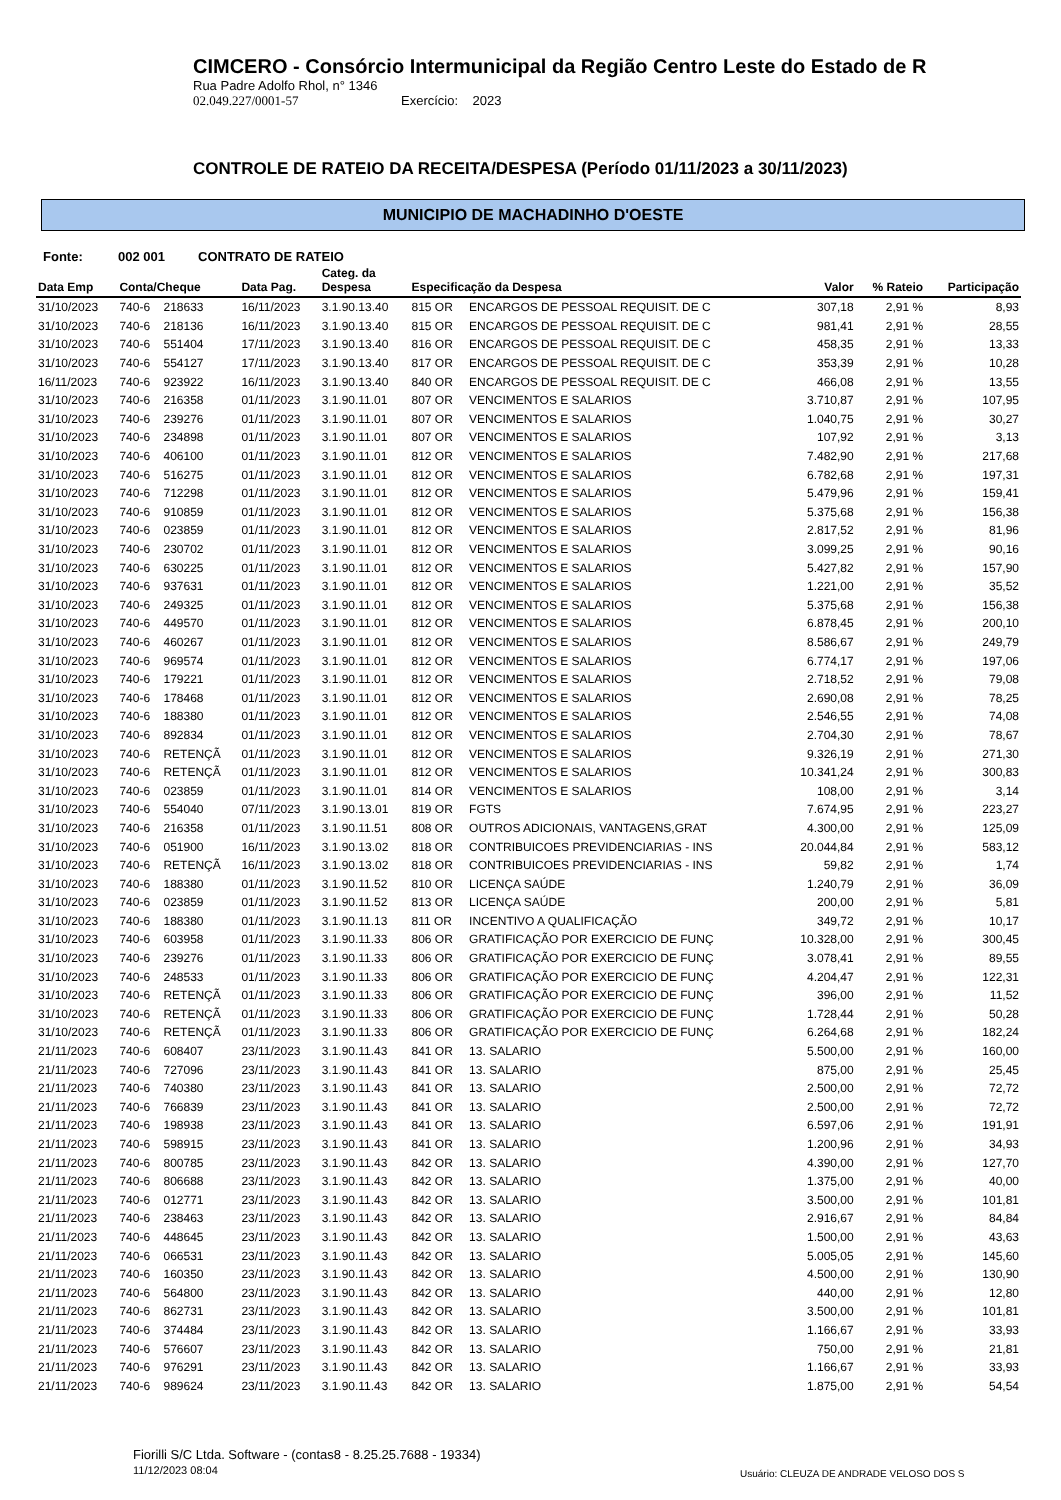CIMCERO - Consórcio Intermunicipal da Região Centro Leste do Estado de R
Rua Padre Adolfo Rhol, n° 1346
02.049.227/0001-57 Exercício: 2023
CONTROLE DE RATEIO DA RECEITA/DESPESA (Período 01/11/2023 a 30/11/2023)
MUNICIPIO DE MACHADINHO D'OESTE
Fonte: 002 001 CONTRATO DE RATEIO
| Data Emp | Conta/Cheque | | Data Pag. | Categ. da Despesa | Especificação da Despesa | | Valor | % Rateio | Participação |
| --- | --- | --- | --- | --- | --- | --- | --- | --- | --- |
| 31/10/2023 | 740-6 | 218633 | 16/11/2023 | 3.1.90.13.40 | 815 OR | ENCARGOS DE PESSOAL REQUISIT. DE C | 307,18 | 2,91 % | 8,93 |
| 31/10/2023 | 740-6 | 218136 | 16/11/2023 | 3.1.90.13.40 | 815 OR | ENCARGOS DE PESSOAL REQUISIT. DE C | 981,41 | 2,91 % | 28,55 |
| 31/10/2023 | 740-6 | 551404 | 17/11/2023 | 3.1.90.13.40 | 816 OR | ENCARGOS DE PESSOAL REQUISIT. DE C | 458,35 | 2,91 % | 13,33 |
| 31/10/2023 | 740-6 | 554127 | 17/11/2023 | 3.1.90.13.40 | 817 OR | ENCARGOS DE PESSOAL REQUISIT. DE C | 353,39 | 2,91 % | 10,28 |
| 16/11/2023 | 740-6 | 923922 | 16/11/2023 | 3.1.90.13.40 | 840 OR | ENCARGOS DE PESSOAL REQUISIT. DE C | 466,08 | 2,91 % | 13,55 |
| 31/10/2023 | 740-6 | 216358 | 01/11/2023 | 3.1.90.11.01 | 807 OR | VENCIMENTOS E SALARIOS | 3.710,87 | 2,91 % | 107,95 |
| 31/10/2023 | 740-6 | 239276 | 01/11/2023 | 3.1.90.11.01 | 807 OR | VENCIMENTOS E SALARIOS | 1.040,75 | 2,91 % | 30,27 |
| 31/10/2023 | 740-6 | 234898 | 01/11/2023 | 3.1.90.11.01 | 807 OR | VENCIMENTOS E SALARIOS | 107,92 | 2,91 % | 3,13 |
| 31/10/2023 | 740-6 | 406100 | 01/11/2023 | 3.1.90.11.01 | 812 OR | VENCIMENTOS E SALARIOS | 7.482,90 | 2,91 % | 217,68 |
| 31/10/2023 | 740-6 | 516275 | 01/11/2023 | 3.1.90.11.01 | 812 OR | VENCIMENTOS E SALARIOS | 6.782,68 | 2,91 % | 197,31 |
| 31/10/2023 | 740-6 | 712298 | 01/11/2023 | 3.1.90.11.01 | 812 OR | VENCIMENTOS E SALARIOS | 5.479,96 | 2,91 % | 159,41 |
| 31/10/2023 | 740-6 | 910859 | 01/11/2023 | 3.1.90.11.01 | 812 OR | VENCIMENTOS E SALARIOS | 5.375,68 | 2,91 % | 156,38 |
| 31/10/2023 | 740-6 | 023859 | 01/11/2023 | 3.1.90.11.01 | 812 OR | VENCIMENTOS E SALARIOS | 2.817,52 | 2,91 % | 81,96 |
| 31/10/2023 | 740-6 | 230702 | 01/11/2023 | 3.1.90.11.01 | 812 OR | VENCIMENTOS E SALARIOS | 3.099,25 | 2,91 % | 90,16 |
| 31/10/2023 | 740-6 | 630225 | 01/11/2023 | 3.1.90.11.01 | 812 OR | VENCIMENTOS E SALARIOS | 5.427,82 | 2,91 % | 157,90 |
| 31/10/2023 | 740-6 | 937631 | 01/11/2023 | 3.1.90.11.01 | 812 OR | VENCIMENTOS E SALARIOS | 1.221,00 | 2,91 % | 35,52 |
| 31/10/2023 | 740-6 | 249325 | 01/11/2023 | 3.1.90.11.01 | 812 OR | VENCIMENTOS E SALARIOS | 5.375,68 | 2,91 % | 156,38 |
| 31/10/2023 | 740-6 | 449570 | 01/11/2023 | 3.1.90.11.01 | 812 OR | VENCIMENTOS E SALARIOS | 6.878,45 | 2,91 % | 200,10 |
| 31/10/2023 | 740-6 | 460267 | 01/11/2023 | 3.1.90.11.01 | 812 OR | VENCIMENTOS E SALARIOS | 8.586,67 | 2,91 % | 249,79 |
| 31/10/2023 | 740-6 | 969574 | 01/11/2023 | 3.1.90.11.01 | 812 OR | VENCIMENTOS E SALARIOS | 6.774,17 | 2,91 % | 197,06 |
| 31/10/2023 | 740-6 | 179221 | 01/11/2023 | 3.1.90.11.01 | 812 OR | VENCIMENTOS E SALARIOS | 2.718,52 | 2,91 % | 79,08 |
| 31/10/2023 | 740-6 | 178468 | 01/11/2023 | 3.1.90.11.01 | 812 OR | VENCIMENTOS E SALARIOS | 2.690,08 | 2,91 % | 78,25 |
| 31/10/2023 | 740-6 | 188380 | 01/11/2023 | 3.1.90.11.01 | 812 OR | VENCIMENTOS E SALARIOS | 2.546,55 | 2,91 % | 74,08 |
| 31/10/2023 | 740-6 | 892834 | 01/11/2023 | 3.1.90.11.01 | 812 OR | VENCIMENTOS E SALARIOS | 2.704,30 | 2,91 % | 78,67 |
| 31/10/2023 | 740-6 | RETENÇÃ | 01/11/2023 | 3.1.90.11.01 | 812 OR | VENCIMENTOS E SALARIOS | 9.326,19 | 2,91 % | 271,30 |
| 31/10/2023 | 740-6 | RETENÇÃ | 01/11/2023 | 3.1.90.11.01 | 812 OR | VENCIMENTOS E SALARIOS | 10.341,24 | 2,91 % | 300,83 |
| 31/10/2023 | 740-6 | 023859 | 01/11/2023 | 3.1.90.11.01 | 814 OR | VENCIMENTOS E SALARIOS | 108,00 | 2,91 % | 3,14 |
| 31/10/2023 | 740-6 | 554040 | 07/11/2023 | 3.1.90.13.01 | 819 OR | FGTS | 7.674,95 | 2,91 % | 223,27 |
| 31/10/2023 | 740-6 | 216358 | 01/11/2023 | 3.1.90.11.51 | 808 OR | OUTROS ADICIONAIS, VANTAGENS,GRAT | 4.300,00 | 2,91 % | 125,09 |
| 31/10/2023 | 740-6 | 051900 | 16/11/2023 | 3.1.90.13.02 | 818 OR | CONTRIBUICOES PREVIDENCIARIAS - INS | 20.044,84 | 2,91 % | 583,12 |
| 31/10/2023 | 740-6 | RETENÇÃ | 16/11/2023 | 3.1.90.13.02 | 818 OR | CONTRIBUICOES PREVIDENCIARIAS - INS | 59,82 | 2,91 % | 1,74 |
| 31/10/2023 | 740-6 | 188380 | 01/11/2023 | 3.1.90.11.52 | 810 OR | LICENÇA SAÚDE | 1.240,79 | 2,91 % | 36,09 |
| 31/10/2023 | 740-6 | 023859 | 01/11/2023 | 3.1.90.11.52 | 813 OR | LICENÇA SAÚDE | 200,00 | 2,91 % | 5,81 |
| 31/10/2023 | 740-6 | 188380 | 01/11/2023 | 3.1.90.11.13 | 811 OR | INCENTIVO A QUALIFICAÇÃO | 349,72 | 2,91 % | 10,17 |
| 31/10/2023 | 740-6 | 603958 | 01/11/2023 | 3.1.90.11.33 | 806 OR | GRATIFICAÇÃO POR EXERCICIO DE FUNÇ | 10.328,00 | 2,91 % | 300,45 |
| 31/10/2023 | 740-6 | 239276 | 01/11/2023 | 3.1.90.11.33 | 806 OR | GRATIFICAÇÃO POR EXERCICIO DE FUNÇ | 3.078,41 | 2,91 % | 89,55 |
| 31/10/2023 | 740-6 | 248533 | 01/11/2023 | 3.1.90.11.33 | 806 OR | GRATIFICAÇÃO POR EXERCICIO DE FUNÇ | 4.204,47 | 2,91 % | 122,31 |
| 31/10/2023 | 740-6 | RETENÇÃ | 01/11/2023 | 3.1.90.11.33 | 806 OR | GRATIFICAÇÃO POR EXERCICIO DE FUNÇ | 396,00 | 2,91 % | 11,52 |
| 31/10/2023 | 740-6 | RETENÇÃ | 01/11/2023 | 3.1.90.11.33 | 806 OR | GRATIFICAÇÃO POR EXERCICIO DE FUNÇ | 1.728,44 | 2,91 % | 50,28 |
| 31/10/2023 | 740-6 | RETENÇÃ | 01/11/2023 | 3.1.90.11.33 | 806 OR | GRATIFICAÇÃO POR EXERCICIO DE FUNÇ | 6.264,68 | 2,91 % | 182,24 |
| 21/11/2023 | 740-6 | 608407 | 23/11/2023 | 3.1.90.11.43 | 841 OR | 13. SALARIO | 5.500,00 | 2,91 % | 160,00 |
| 21/11/2023 | 740-6 | 727096 | 23/11/2023 | 3.1.90.11.43 | 841 OR | 13. SALARIO | 875,00 | 2,91 % | 25,45 |
| 21/11/2023 | 740-6 | 740380 | 23/11/2023 | 3.1.90.11.43 | 841 OR | 13. SALARIO | 2.500,00 | 2,91 % | 72,72 |
| 21/11/2023 | 740-6 | 766839 | 23/11/2023 | 3.1.90.11.43 | 841 OR | 13. SALARIO | 2.500,00 | 2,91 % | 72,72 |
| 21/11/2023 | 740-6 | 198938 | 23/11/2023 | 3.1.90.11.43 | 841 OR | 13. SALARIO | 6.597,06 | 2,91 % | 191,91 |
| 21/11/2023 | 740-6 | 598915 | 23/11/2023 | 3.1.90.11.43 | 841 OR | 13. SALARIO | 1.200,96 | 2,91 % | 34,93 |
| 21/11/2023 | 740-6 | 800785 | 23/11/2023 | 3.1.90.11.43 | 842 OR | 13. SALARIO | 4.390,00 | 2,91 % | 127,70 |
| 21/11/2023 | 740-6 | 806688 | 23/11/2023 | 3.1.90.11.43 | 842 OR | 13. SALARIO | 1.375,00 | 2,91 % | 40,00 |
| 21/11/2023 | 740-6 | 012771 | 23/11/2023 | 3.1.90.11.43 | 842 OR | 13. SALARIO | 3.500,00 | 2,91 % | 101,81 |
| 21/11/2023 | 740-6 | 238463 | 23/11/2023 | 3.1.90.11.43 | 842 OR | 13. SALARIO | 2.916,67 | 2,91 % | 84,84 |
| 21/11/2023 | 740-6 | 448645 | 23/11/2023 | 3.1.90.11.43 | 842 OR | 13. SALARIO | 1.500,00 | 2,91 % | 43,63 |
| 21/11/2023 | 740-6 | 066531 | 23/11/2023 | 3.1.90.11.43 | 842 OR | 13. SALARIO | 5.005,05 | 2,91 % | 145,60 |
| 21/11/2023 | 740-6 | 160350 | 23/11/2023 | 3.1.90.11.43 | 842 OR | 13. SALARIO | 4.500,00 | 2,91 % | 130,90 |
| 21/11/2023 | 740-6 | 564800 | 23/11/2023 | 3.1.90.11.43 | 842 OR | 13. SALARIO | 440,00 | 2,91 % | 12,80 |
| 21/11/2023 | 740-6 | 862731 | 23/11/2023 | 3.1.90.11.43 | 842 OR | 13. SALARIO | 3.500,00 | 2,91 % | 101,81 |
| 21/11/2023 | 740-6 | 374484 | 23/11/2023 | 3.1.90.11.43 | 842 OR | 13. SALARIO | 1.166,67 | 2,91 % | 33,93 |
| 21/11/2023 | 740-6 | 576607 | 23/11/2023 | 3.1.90.11.43 | 842 OR | 13. SALARIO | 750,00 | 2,91 % | 21,81 |
| 21/11/2023 | 740-6 | 976291 | 23/11/2023 | 3.1.90.11.43 | 842 OR | 13. SALARIO | 1.166,67 | 2,91 % | 33,93 |
| 21/11/2023 | 740-6 | 989624 | 23/11/2023 | 3.1.90.11.43 | 842 OR | 13. SALARIO | 1.875,00 | 2,91 % | 54,54 |
Fiorilli S/C Ltda. Software - (contas8 - 8.25.25.7688 - 19334)
11/12/2023 08:04
Usuário: CLEUZA DE ANDRADE VELOSO DOS S